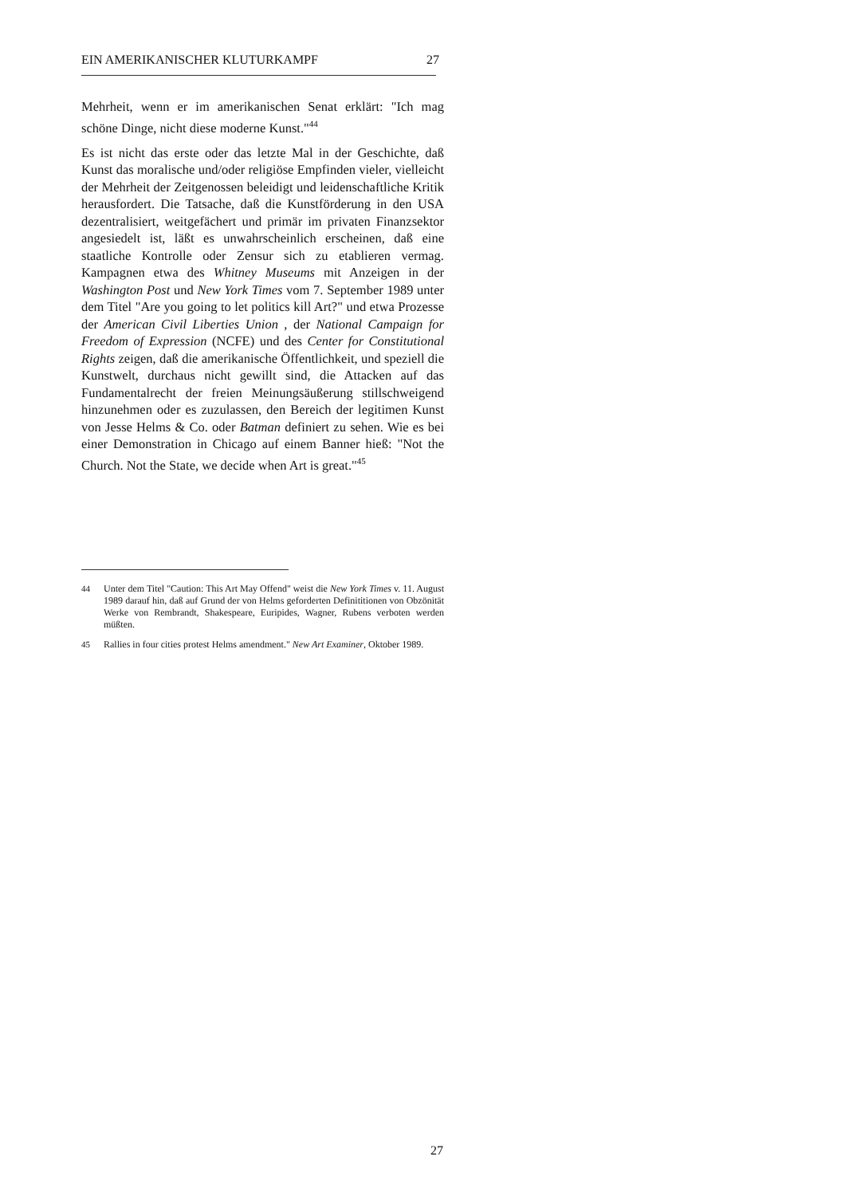EIN AMERIKANISCHER KLUTURKAMPF 27
Mehrheit, wenn er im amerikanischen Senat erklärt: "Ich mag schöne Dinge, nicht diese moderne Kunst."<sup>44</sup>
Es ist nicht das erste oder das letzte Mal in der Geschichte, daß Kunst das moralische und/oder religiöse Empfinden vieler, vielleicht der Mehrheit der Zeitgenossen beleidigt und leidenschaftliche Kritik herausfordert. Die Tatsache, daß die Kunstförderung in den USA dezentralisiert, weitgefächert und primär im privaten Finanzsektor angesiedelt ist, läßt es unwahrscheinlich erscheinen, daß eine staatliche Kontrolle oder Zensur sich zu etablieren vermag. Kampagnen etwa des Whitney Museums mit Anzeigen in der Washington Post und New York Times vom 7. September 1989 unter dem Titel "Are you going to let politics kill Art?" und etwa Prozesse der American Civil Liberties Union , der National Campaign for Freedom of Expression (NCFE) und des Center for Constitutional Rights zeigen, daß die amerikanische Öffentlichkeit, und speziell die Kunstwelt, durchaus nicht gewillt sind, die Attacken auf das Fundamentalrecht der freien Meinungsäußerung stillschweigend hinzunehmen oder es zuzulassen, den Bereich der legitimen Kunst von Jesse Helms & Co. oder Batman definiert zu sehen. Wie es bei einer Demonstration in Chicago auf einem Banner hieß: "Not the Church. Not the State, we decide when Art is great."<sup>45</sup>
44 Unter dem Titel "Caution: This Art May Offend" weist die New York Times v. 11. August 1989 darauf hin, daß auf Grund der von Helms geforderten Definititionen von Obzönität Werke von Rembrandt, Shakespeare, Euripides, Wagner, Rubens verboten werden müßten.
45 Rallies in four cities protest Helms amendment." New Art Examiner, Oktober 1989.
27